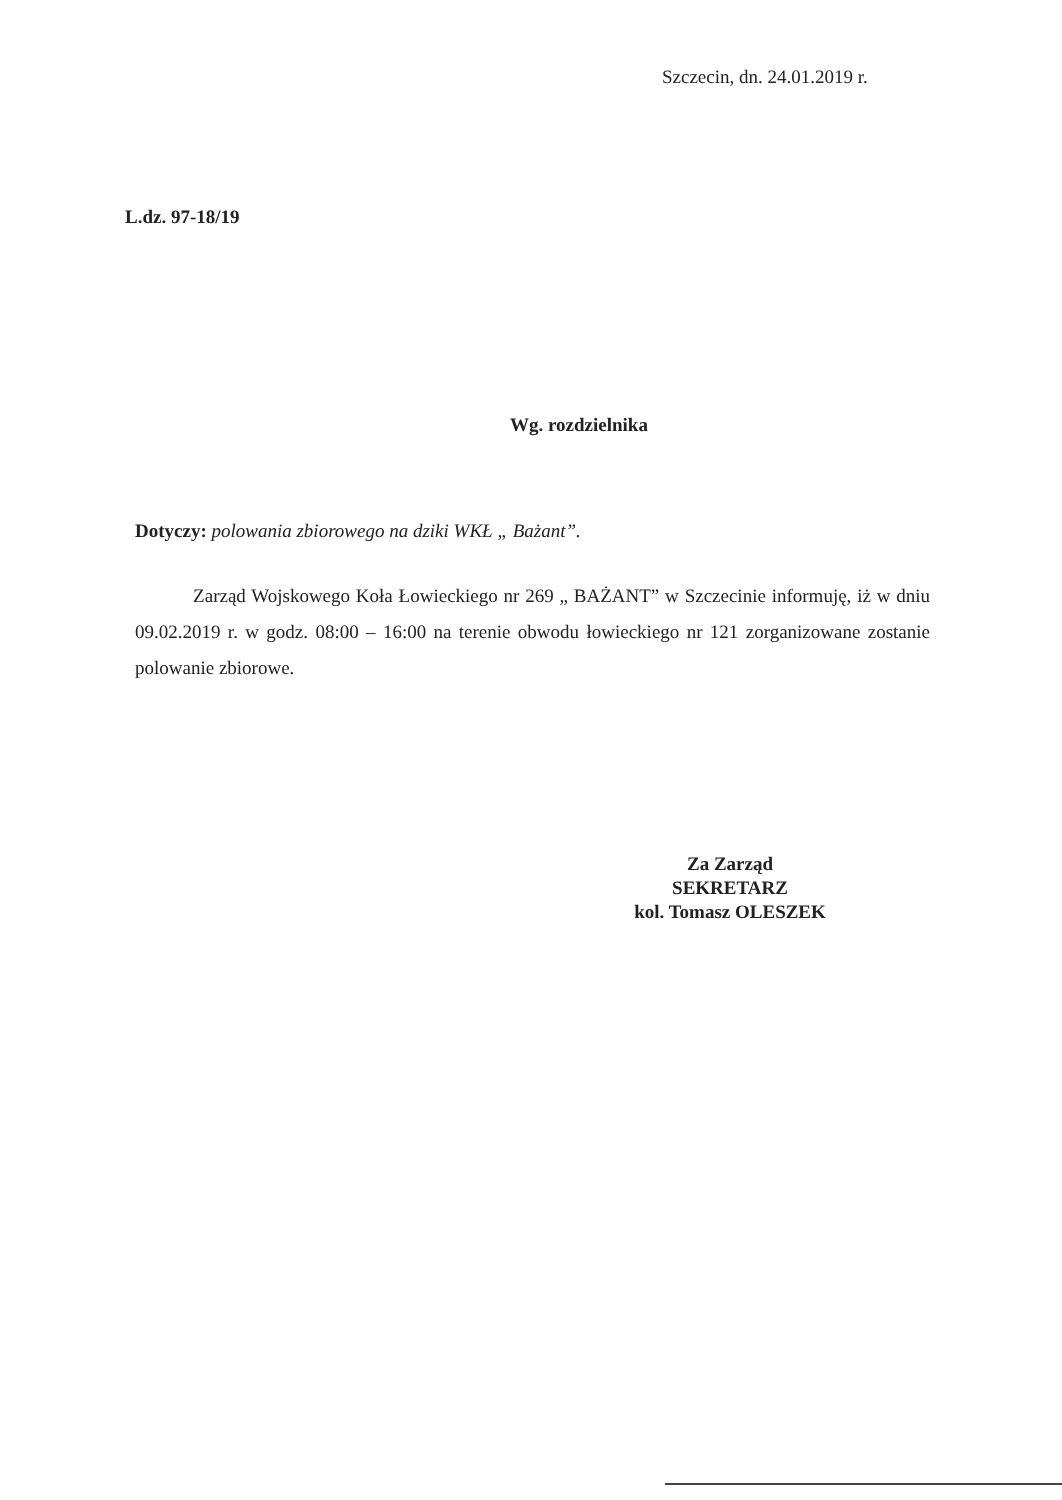Szczecin, dn. 24.01.2019 r.
L.dz. 97-18/19
Wg. rozdzielnika
Dotyczy: polowania zbiorowego na dziki WKŁ „ Bażant”.
Zarząd Wojskowego Koła Łowieckiego nr 269 „ BAŻANT” w Szczecinie informuję, iż w dniu 09.02.2019 r. w godz. 08:00 – 16:00 na terenie obwodu łowieckiego nr 121 zorganizowane zostanie polowanie zbiorowe.
Za Zarząd
SEKRETARZ
kol. Tomasz OLESZEK